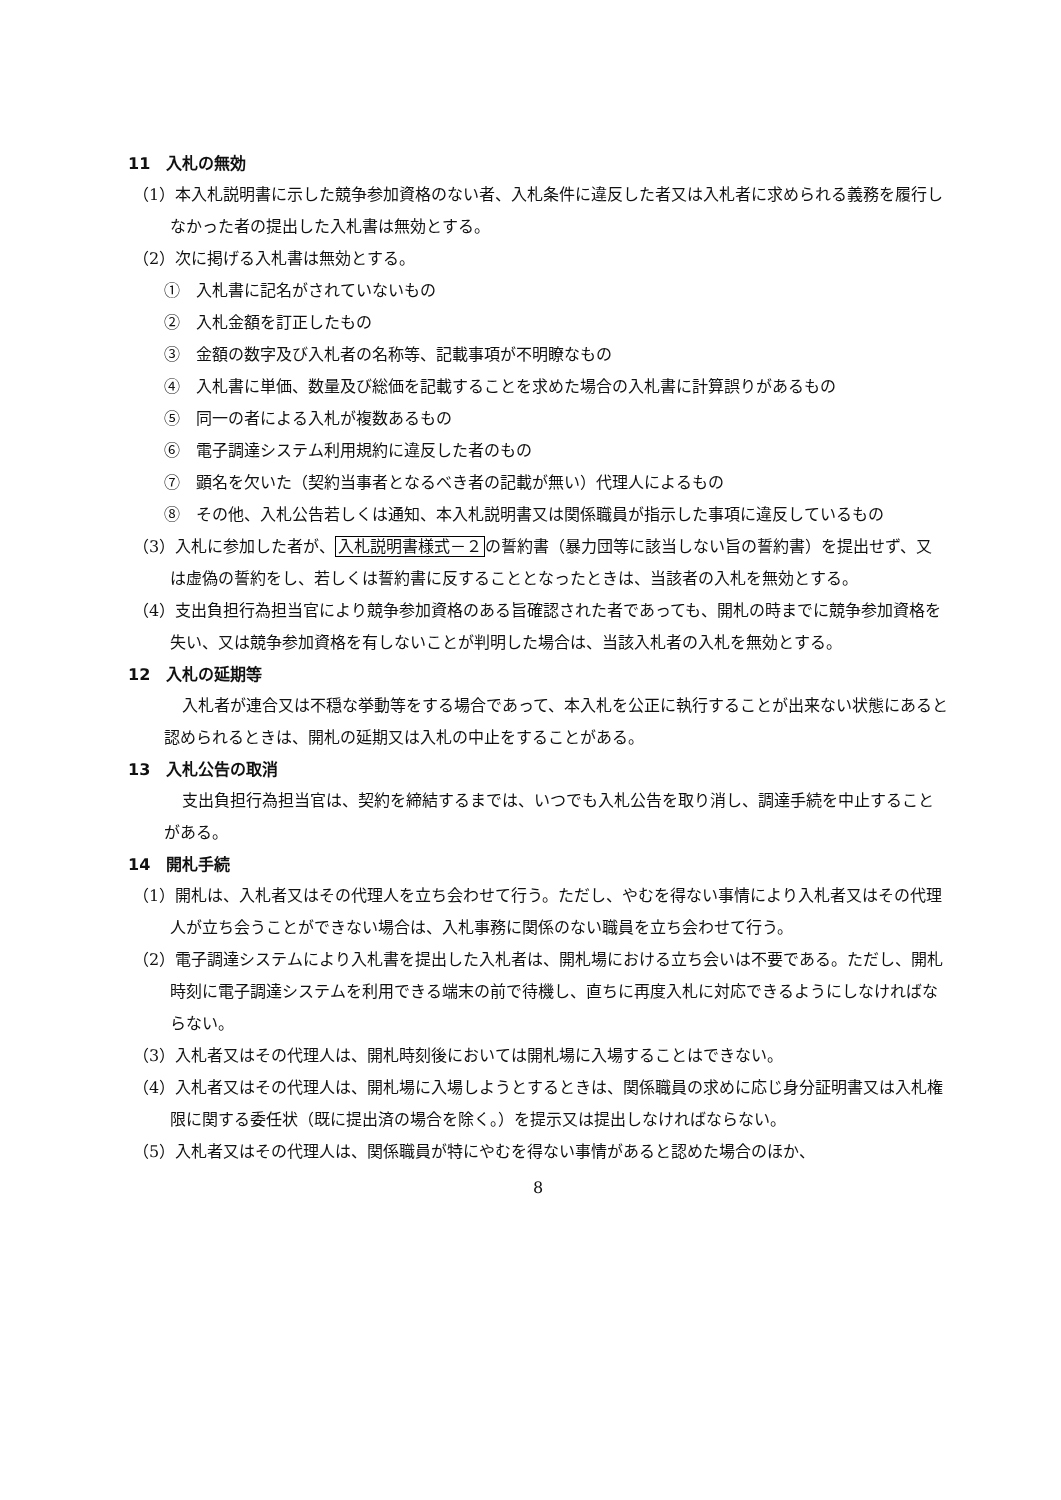11　入札の無効
（1）本入札説明書に示した競争参加資格のない者、入札条件に違反した者又は入札者に求められる義務を履行しなかった者の提出した入札書は無効とする。
（2）次に掲げる入札書は無効とする。
①　入札書に記名がされていないもの
②　入札金額を訂正したもの
③　金額の数字及び入札者の名称等、記載事項が不明瞭なもの
④　入札書に単価、数量及び総価を記載することを求めた場合の入札書に計算誤りがあるもの
⑤　同一の者による入札が複数あるもの
⑥　電子調達システム利用規約に違反した者のもの
⑦　顕名を欠いた（契約当事者となるべき者の記載が無い）代理人によるもの
⑧　その他、入札公告若しくは通知、本入札説明書又は関係職員が指示した事項に違反しているもの
（3）入札に参加した者が、入札説明書様式－２の誓約書（暴力団等に該当しない旨の誓約書）を提出せず、又は虚偽の誓約をし、若しくは誓約書に反することとなったときは、当該者の入札を無効とする。
（4）支出負担行為担当官により競争参加資格のある旨確認された者であっても、開札の時までに競争参加資格を失い、又は競争参加資格を有しないことが判明した場合は、当該入札者の入札を無効とする。
12　入札の延期等
入札者が連合又は不穏な挙動等をする場合であって、本入札を公正に執行することが出来ない状態にあると認められるときは、開札の延期又は入札の中止をすることがある。
13　入札公告の取消
支出負担行為担当官は、契約を締結するまでは、いつでも入札公告を取り消し、調達手続を中止することがある。
14　開札手続
（1）開札は、入札者又はその代理人を立ち会わせて行う。ただし、やむを得ない事情により入札者又はその代理人が立ち会うことができない場合は、入札事務に関係のない職員を立ち会わせて行う。
（2）電子調達システムにより入札書を提出した入札者は、開札場における立ち会いは不要である。ただし、開札時刻に電子調達システムを利用できる端末の前で待機し、直ちに再度入札に対応できるようにしなければならない。
（3）入札者又はその代理人は、開札時刻後においては開札場に入場することはできない。
（4）入札者又はその代理人は、開札場に入場しようとするときは、関係職員の求めに応じ身分証明書又は入札権限に関する委任状（既に提出済の場合を除く。）を提示又は提出しなければならない。
（5）入札者又はその代理人は、関係職員が特にやむを得ない事情があると認めた場合のほか、
8